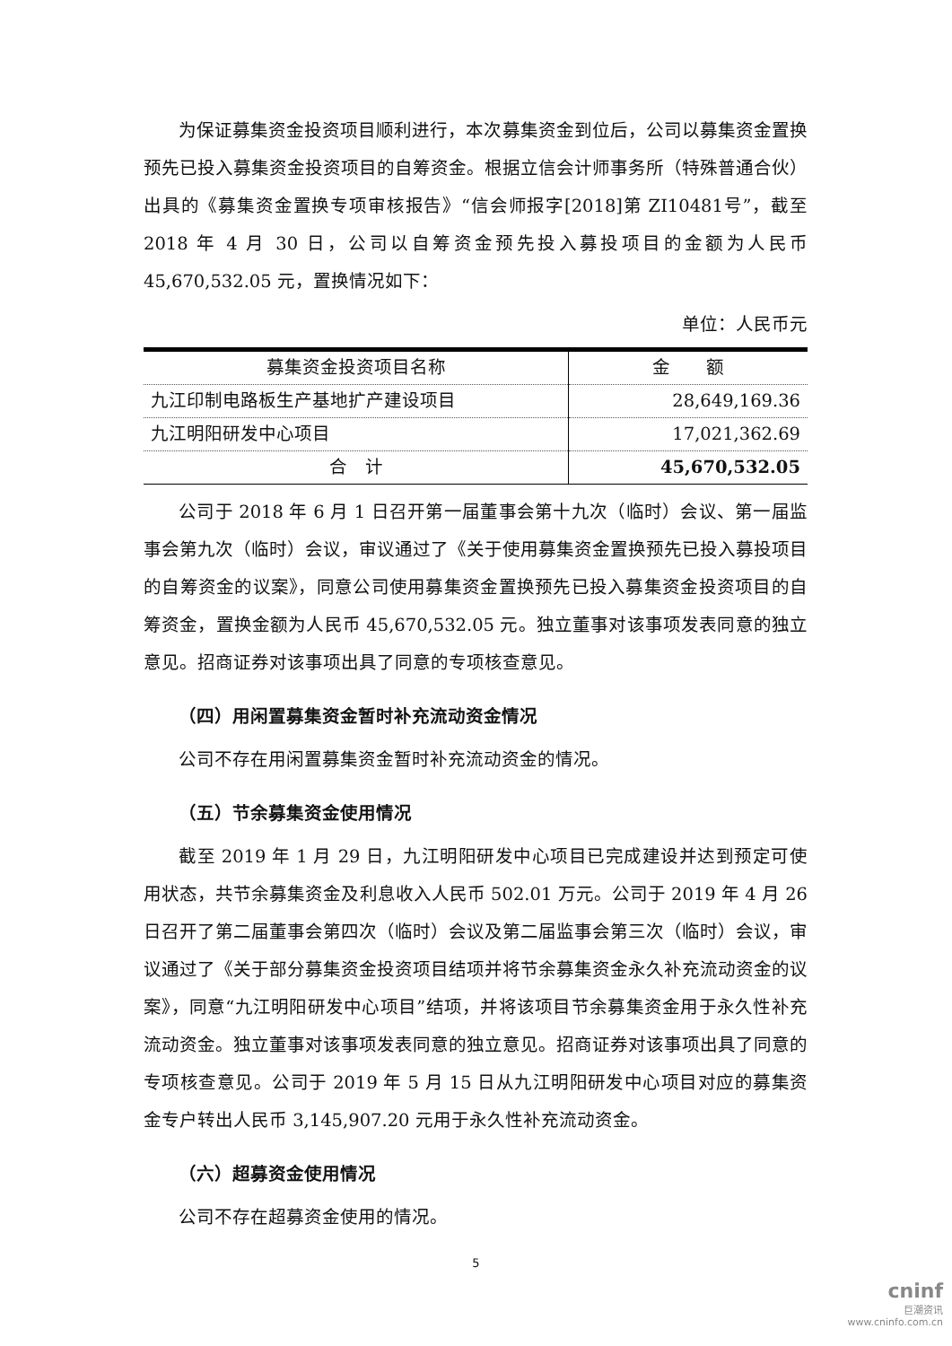为保证募集资金投资项目顺利进行，本次募集资金到位后，公司以募集资金置换预先已投入募集资金投资项目的自筹资金。根据立信会计师事务所（特殊普通合伙）出具的《募集资金置换专项审核报告》“信会师报字[2018]第 ZI10481号”，截至 2018 年 4 月 30 日，公司以自筹资金预先投入募投项目的金额为人民币 45,670,532.05 元，置换情况如下：
单位：人民币元
| 募集资金投资项目名称 | 金 额 |
| --- | --- |
| 九江印制电路板生产基地扩产建设项目 | 28,649,169.36 |
| 九江明阳研发中心项目 | 17,021,362.69 |
| 合 计 | 45,670,532.05 |
公司于 2018 年 6 月 1 日召开第一届董事会第十九次（临时）会议、第一届监事会第九次（临时）会议，审议通过了《关于使用募集资金置换预先已投入募投项目的自筹资金的议案》，同意公司使用募集资金置换预先已投入募集资金投资项目的自筹资金，置换金额为人民币 45,670,532.05 元。独立董事对该事项发表同意的独立意见。招商证券对该事项出具了同意的专项核查意见。
（四）用闲置募集资金暂时补充流动资金情况
公司不存在用闲置募集资金暂时补充流动资金的情况。
（五）节余募集资金使用情况
截至 2019 年 1 月 29 日，九江明阳研发中心项目已完成建设并达到预定可使用状态，共节余募集资金及利息收入人民币 502.01 万元。公司于 2019 年 4 月 26 日召开了第二届董事会第四次（临时）会议及第二届监事会第三次（临时）会议，审议通过了《关于部分募集资金投资项目结项并将节余募集资金永久补充流动资金的议案》，同意“九江明阳研发中心项目”结项，并将该项目节余募集资金用于永久性补充流动资金。独立董事对该事项发表同意的独立意见。招商证券对该事项出具了同意的专项核查意见。公司于 2019 年 5 月 15 日从九江明阳研发中心项目对应的募集资金专户转出人民币 3,145,907.20 元用于永久性补充流动资金。
（六）超募资金使用情况
公司不存在超募资金使用的情况。
5
cninf
巨潮资讯
www.cninfo.com.cn